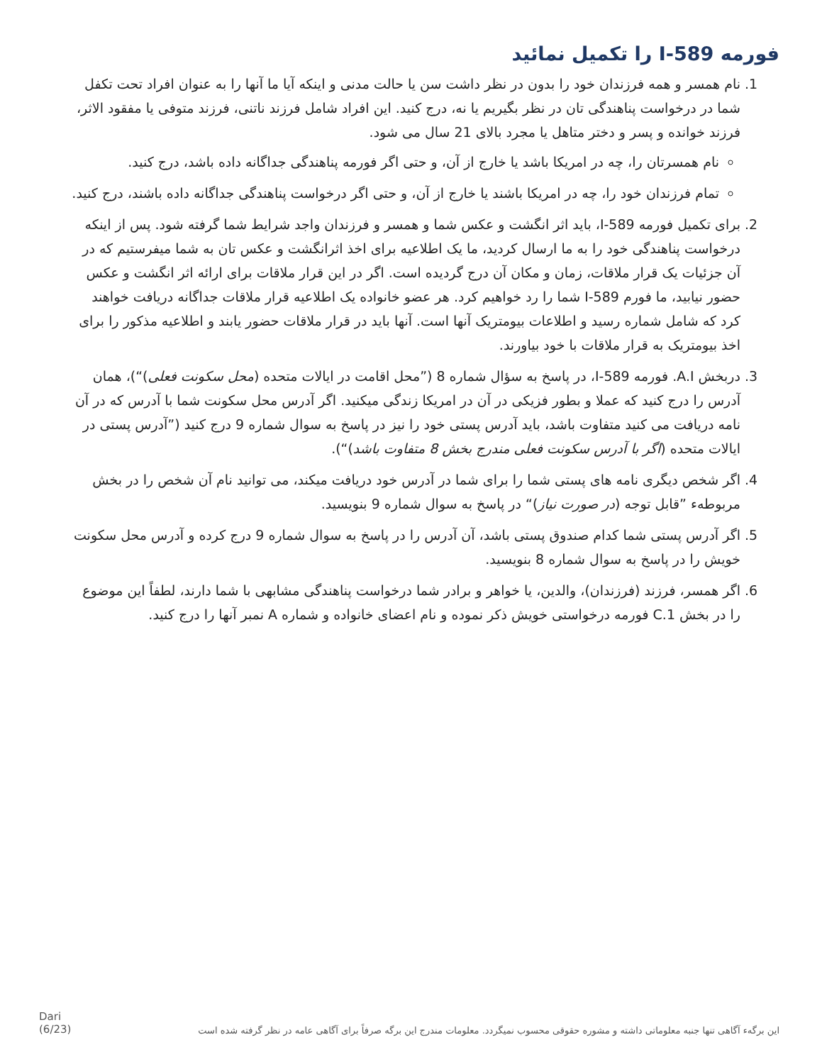فورمه I-589 را تکمیل نمائید
1. نام همسر و همه فرزندان خود را بدون در نظر داشت سن یا حالت مدنی و اینکه آیا ما آنها را به عنوان افراد تحت تکفل شما در درخواست پناهندگی تان در نظر بگیریم یا نه، درج کنید. این افراد شامل فرزند ناتنی، فرزند متوفی یا مفقود الاثر، فرزند خوانده و پسر و دختر متاهل یا مجرد بالای 21 سال می شود.
نام همسرتان را، چه در امریکا باشد یا خارج از آن، و حتی اگر فورمه پناهندگی جداگانه داده باشد، درج کنید.
تمام فرزندان خود را، چه در امریکا باشند یا خارج از آن، و حتی اگر درخواست پناهندگی جداگانه داده باشند، درج کنید.
2. برای تکمیل فورمه I-589، باید اثر انگشت و عکس شما و همسر و فرزندان واجد شرایط شما گرفته شود. پس از اینکه درخواست پناهندگی خود را به ما ارسال کردید، ما یک اطلاعیه برای اخذ اثرانگشت و عکس تان به شما میفرستیم که در آن جزئیات یک قرار ملاقات، زمان و مکان آن درج گردیده است. اگر در این قرار ملاقات برای ارائه اثر انگشت و عکس حضور نیابید، ما فورم I-589 شما را رد خواهیم کرد. هر عضو خانواده یک اطلاعیه قرار ملاقات جداگانه دریافت خواهند کرد که شامل شماره رسید و اطلاعات بیومتریک آنها است. آنها باید در قرار ملاقات حضور یابند و اطلاعیه مذکور را برای اخذ بیومتریک به قرار ملاقات با خود بیاورند.
3. دربخش A.I. فورمه I-589، در پاسخ به سؤال شماره 8 (”محل اقامت در ایالات متحده (محل سکونت فعلی)“)، همان آدرس را درج کنید که عملا و بطور فزیکی در آن در امریکا زندگی میکنید. اگر آدرس محل سکونت شما با آدرس که در آن نامه دریافت می کنید متفاوت باشد، باید آدرس پستی خود را نیز در پاسخ به سوال شماره 9 درج کنید (”آدرس پستی در ایالات متحده (اگر با آدرس سکونت فعلی مندرج بخش 8 متفاوت باشد)“).
4. اگر شخص دیگری نامه های پستی شما را برای شما در آدرس خود دریافت میکند، می توانید نام آن شخص را در بخش مربوطهء ”قابل توجه (در صورت نیاز)“ در پاسخ به سوال شماره 9 بنویسید.
5. اگر آدرس پستی شما کدام صندوق پستی باشد، آن آدرس را در پاسخ به سوال شماره 9 درج کرده و آدرس محل سکونت خویش را در پاسخ به سوال شماره 8 بنویسید.
6. اگر همسر، فرزند (فرزندان)، والدین، یا خواهر و برادر شما درخواست پناهندگی مشابهی با شما دارند، لطفاً این موضوع را در بخش C.1 فورمه درخواستی خویش ذکر نموده و نام اعضای خانواده و شماره A نمبر آنها را درج کنید.
این برگهء آگاهی تنها جنبه معلوماتی داشته و مشوره حقوقی محسوب نمیگردد. معلومات مندرج این برگه صرفاً برای آگاهی عامه در نظر گرفته شده است Dari
(6/23)